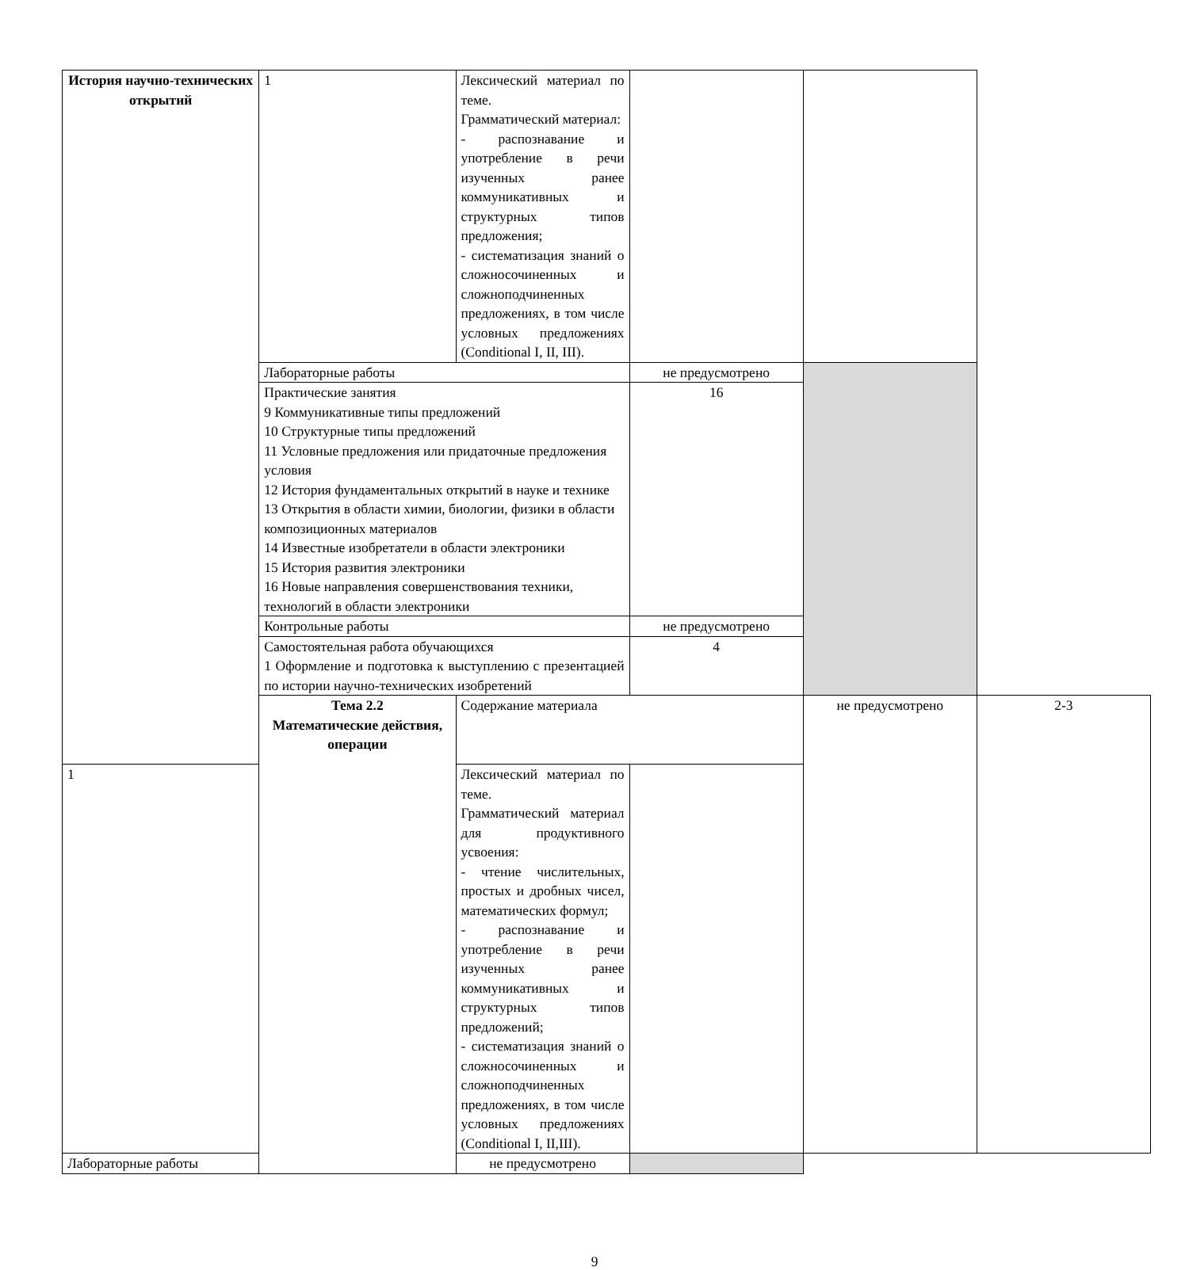| История научно-технических открытий | 1 | Лексический материал по теме. Грамматический материал: - распознавание и употребление в речи изученных ранее коммуникативных и структурных типов предложения; - систематизация знаний о сложносочиненных и сложноподчиненных предложениях, в том числе условных предложениях (Conditional I, II, III). | | | |
| | Лабораторные работы | | не предусмотрено | | |
| | Практические занятия 9 Коммуникативные типы предложений 10 Структурные типы предложений 11 Условные предложения или придаточные предложения условия 12 История фундаментальных открытий в науке и технике 13 Открытия в области химии, биологии, физики в области композиционных материалов 14 Известные изобретатели в области электроники 15 История развития электроники 16 Новые направления совершенствования техники, технологий в области электроники | | 16 | | |
| | Контрольные работы | | не предусмотрено | | |
| | Самостоятельная работа обучающихся 1 Оформление и подготовка к выступлению с презентацией по истории научно-технических изобретений | | 4 | | |
| | Тема 2.2 Математические действия, операции | Содержание материала | | не предусмотрено | 2-3 |
| 1 | | Лексический материал по теме. Грамматический материал для продуктивного усвоения: - чтение числительных, простых и дробных чисел, математических формул; - распознавание и употребление в речи изученных ранее коммуникативных и структурных типов предложений; - систематизация знаний о сложносочиненных и сложноподчиненных предложениях, в том числе условных предложениях (Conditional I, II,III). | | | |
| Лабораторные работы | | не предусмотрено | | | |
9